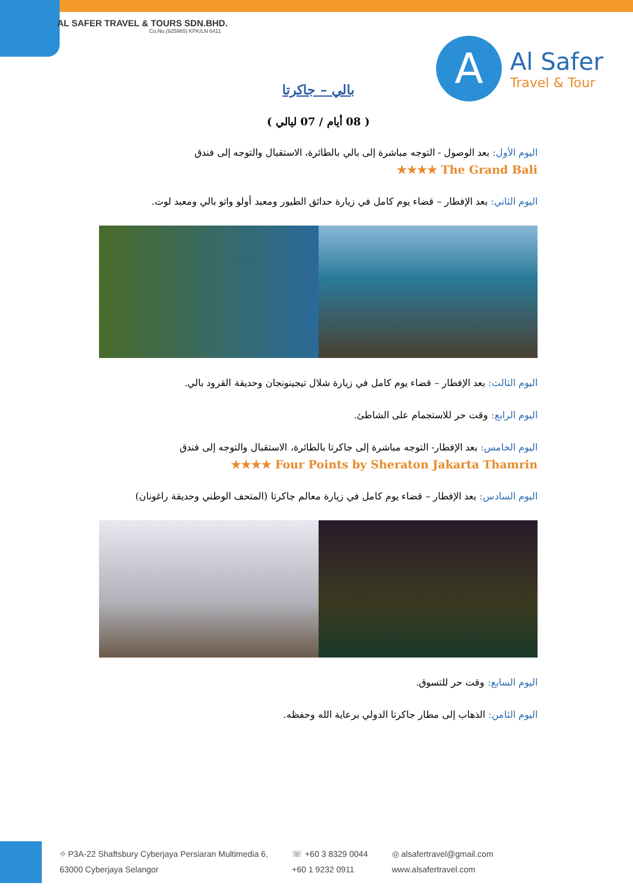AL SAFER TRAVEL & TOURS SDN.BHD.
Co.No.(925965) KPK/LN 6411
A
Al Safer
Travel & Tour
بالي – جاكرتا
( 08 أيام / 07 ليالي )
اليوم الأول: بعد الوصول - التوجه مباشرة إلى بالي بالطائرة، الاستقبال والتوجه إلى فندق
★★★★ The Grand Bali
اليوم الثاني: بعد الإفطار – قضاء يوم كامل في زيارة حدائق الطيور ومعبد أولو واتو بالي ومعبد لوت.
اليوم الثالث: بعد الإفطار – قضاء يوم كامل في زيارة شلال تيجينونجان وحديقة القرود بالي.
اليوم الرابع: وقت حر للاستجمام على الشاطئ.
اليوم الخامس: بعد الإفطار- التوجه مباشرة إلى جاكرتا بالطائرة، الاستقبال والتوجه إلى فندق
★★★★ Four Points by Sheraton Jakarta Thamrin
اليوم السادس: بعد الإفطار – قضاء يوم كامل في زيارة معالم جاكرتا (المتحف الوطني وحديقة راغونان)
اليوم السابع: وقت حر للتسوق.
اليوم الثامن: الذهاب إلى مطار جاكرتا الدولي برعاية الله وحفظه.
⌖ P3A-22 Shaftsbury Cyberjaya Persiaran Multimedia 6,
63000 Cyberjaya Selangor
☏ +60 3 8329 0044
+60 1 9232 0911
◎ alsafertravel@gmail.com
www.alsafertravel.com